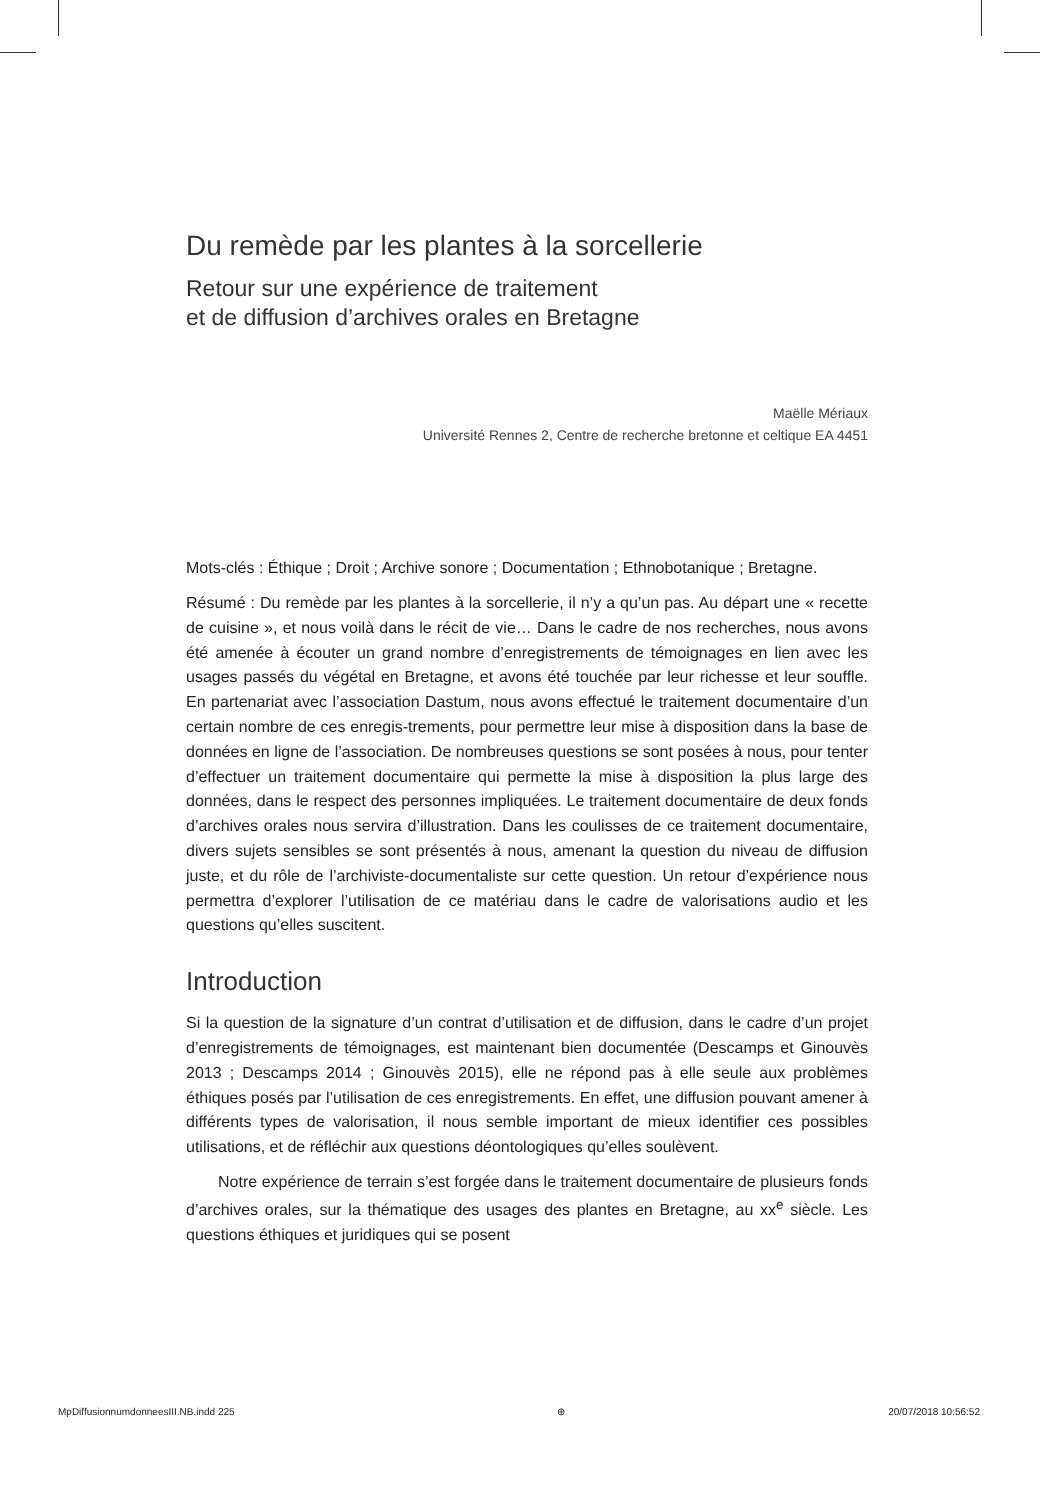Du remède par les plantes à la sorcellerie
Retour sur une expérience de traitement
et de diffusion d’archives orales en Bretagne
Maëlle Mériaux
Université Rennes 2, Centre de recherche bretonne et celtique EA 4451
Mots-clés : Éthique ; Droit ; Archive sonore ; Documentation ; Ethnobotanique ; Bretagne.
Résumé : Du remède par les plantes à la sorcellerie, il n’y a qu’un pas. Au départ une « recette de cuisine », et nous voilà dans le récit de vie… Dans le cadre de nos recherches, nous avons été amenée à écouter un grand nombre d’enregistrements de témoignages en lien avec les usages passés du végétal en Bretagne, et avons été touchée par leur richesse et leur souffle. En partenariat avec l’association Dastum, nous avons effectué le traitement documentaire d’un certain nombre de ces enregis-trements, pour permettre leur mise à disposition dans la base de données en ligne de l’association. De nombreuses questions se sont posées à nous, pour tenter d’effectuer un traitement documentaire qui permette la mise à disposition la plus large des données, dans le respect des personnes impliquées. Le traitement documentaire de deux fonds d’archives orales nous servira d’illustration. Dans les coulisses de ce traitement documentaire, divers sujets sensibles se sont présentés à nous, amenant la question du niveau de diffusion juste, et du rôle de l’archiviste-documentaliste sur cette question. Un retour d’expérience nous permettra d’explorer l’utilisation de ce matériau dans le cadre de valorisations audio et les questions qu’elles suscitent.
Introduction
Si la question de la signature d’un contrat d’utilisation et de diffusion, dans le cadre d’un projet d’enregistrements de témoignages, est maintenant bien documentée (Descamps et Ginouvès 2013 ; Descamps 2014 ; Ginouvès 2015), elle ne répond pas à elle seule aux problèmes éthiques posés par l’utilisation de ces enregistrements. En effet, une diffusion pouvant amener à différents types de valorisation, il nous semble important de mieux identifier ces possibles utilisations, et de réfléchir aux questions déontologiques qu’elles soulèvent.
Notre expérience de terrain s’est forgée dans le traitement documentaire de plusieurs fonds d’archives orales, sur la thématique des usages des plantes en Bretagne, au xx<sup>e</sup> siècle. Les questions éthiques et juridiques qui se posent
MpDiffusionnumdonneesIII.NB.indd 225 ⊕ 20/07/2018 10:56:52